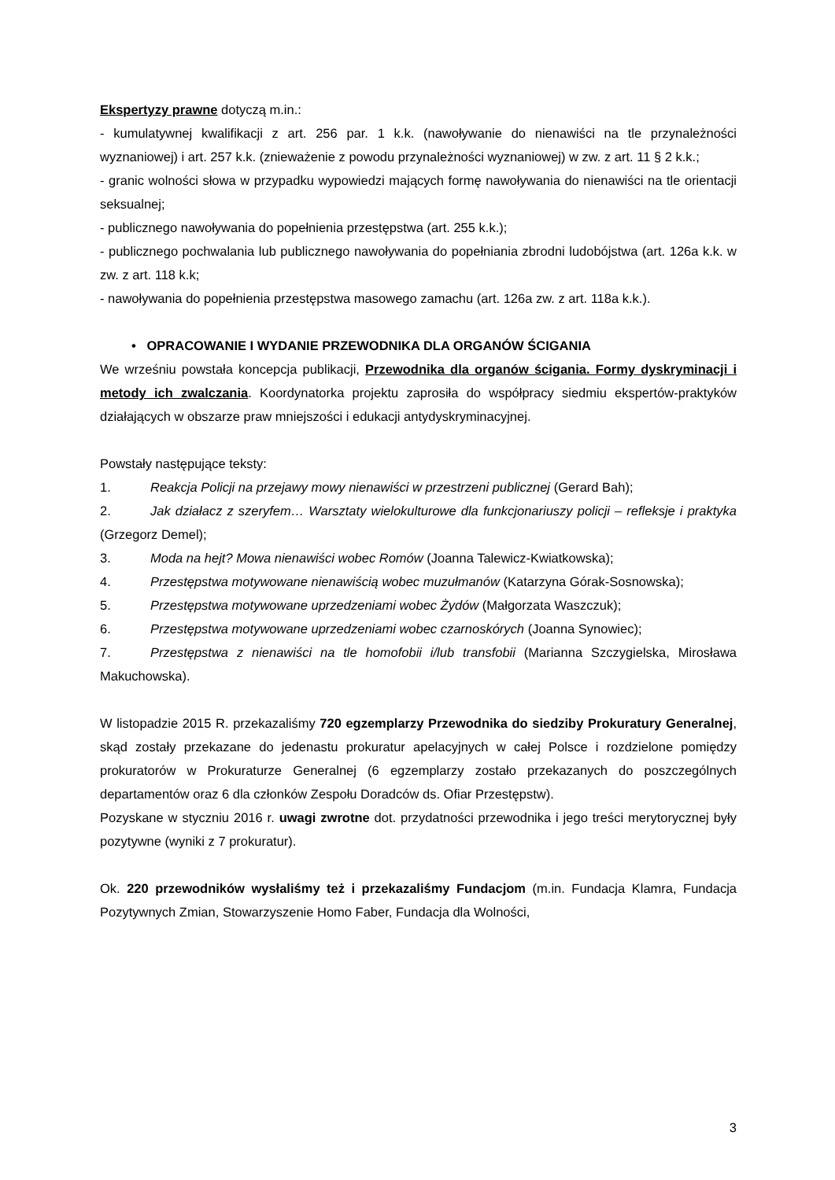Ekspertyzy prawne dotyczą m.in.:
- kumulatywnej kwalifikacji z art. 256 par. 1 k.k. (nawoływanie do nienawiści na tle przynależności wyznaniowej) i art. 257 k.k. (znieważenie z powodu przynależności wyznaniowej) w zw. z art. 11 § 2 k.k.;
- granic wolności słowa w przypadku wypowiedzi mających formę nawoływania do nienawiści na tle orientacji seksualnej;
- publicznego nawoływania do popełnienia przestępstwa (art. 255 k.k.);
- publicznego pochwalania lub publicznego nawoływania do popełniania zbrodni ludobójstwa (art. 126a k.k. w zw. z art. 118 k.k;
- nawoływania do popełnienia przestępstwa masowego zamachu (art. 126a zw. z art. 118a k.k.).
• OPRACOWANIE I WYDANIE PRZEWODNIKA DLA ORGANÓW ŚCIGANIA
We wrześniu powstała koncepcja publikacji, Przewodnika dla organów ścigania. Formy dyskryminacji i metody ich zwalczania. Koordynatorka projektu zaprosiła do współpracy siedmiu ekspertów-praktyków działających w obszarze praw mniejszości i edukacji antydyskryminacyjnej.
Powstały następujące teksty:
1. Reakcja Policji na przejawy mowy nienawiści w przestrzeni publicznej (Gerard Bah);
2. Jak działacz z szeryfem… Warsztaty wielokulturowe dla funkcjonariuszy policji – refleksje i praktyka (Grzegorz Demel);
3. Moda na hejt? Mowa nienawiści wobec Romów (Joanna Talewicz-Kwiatkowska);
4. Przestępstwa motywowane nienawiścią wobec muzułmanów (Katarzyna Górak-Sosnowska);
5. Przestępstwa motywowane uprzedzeniami wobec Żydów (Małgorzata Waszczuk);
6. Przestępstwa motywowane uprzedzeniami wobec czarnoskórych (Joanna Synowiec);
7. Przestępstwa z nienawiści na tle homofobii i/lub transfobii (Marianna Szczygielska, Mirosława Makuchowska).
W listopadzie 2015 R. przekazaliśmy 720 egzemplarzy Przewodnika do siedziby Prokuratury Generalnej, skąd zostały przekazane do jedenastu prokuratur apelacyjnych w całej Polsce i rozdzielone pomiędzy prokuratorów w Prokuraturze Generalnej (6 egzemplarzy zostało przekazanych do poszczególnych departamentów oraz 6 dla członków Zespołu Doradców ds. Ofiar Przestępstw).
Pozyskane w styczniu 2016 r. uwagi zwrotne dot. przydatności przewodnika i jego treści merytorycznej były pozytywne (wyniki z 7 prokuratur).
Ok. 220 przewodników wysłaliśmy też i przekazaliśmy Fundacjom (m.in. Fundacja Klamra, Fundacja Pozytywnych Zmian, Stowarzyszenie Homo Faber, Fundacja dla Wolności,
3